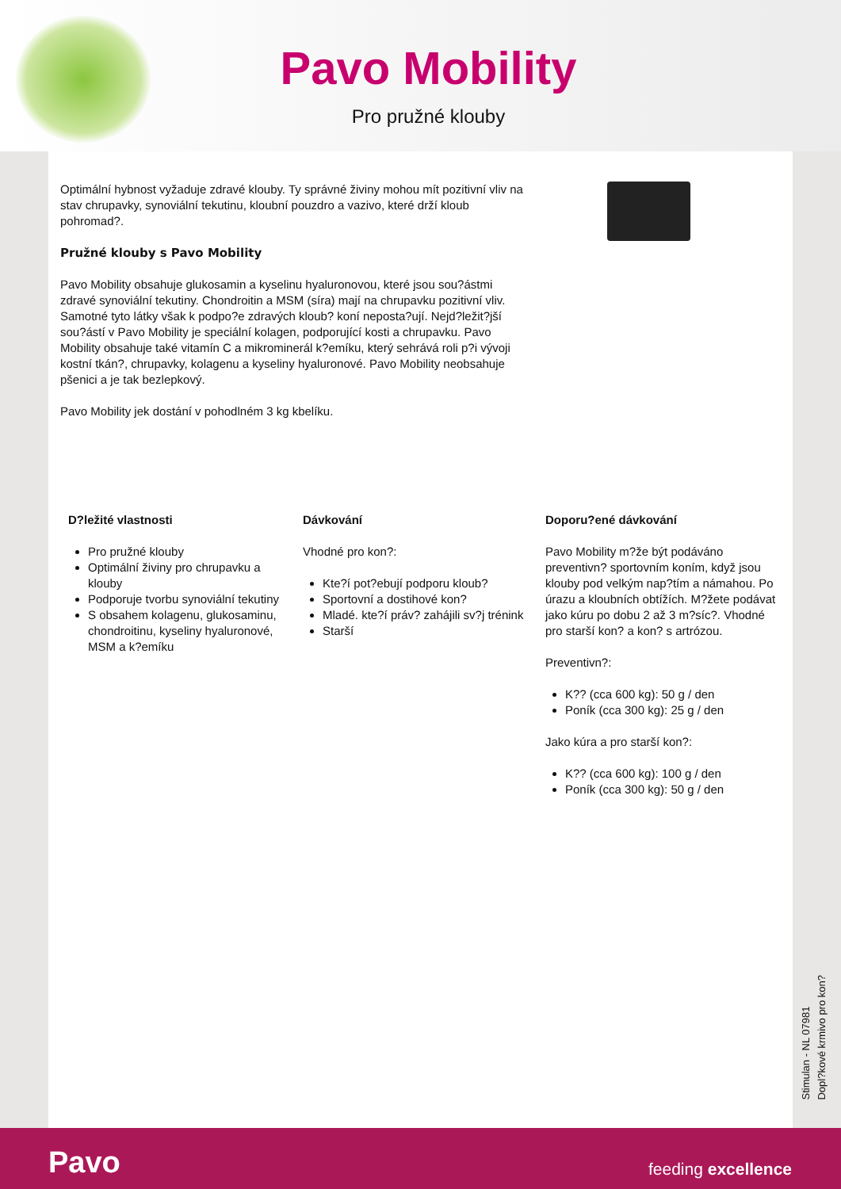Pavo Mobility
Pro pružné klouby
Optimální hybnost vyžaduje zdravé klouby. Ty správné živiny mohou mít pozitivní vliv na stav chrupavky, synoviální tekutinu, kloubní pouzdro a vazivo, které drží kloub pohromad?.
Pružné klouby s Pavo Mobility
Pavo Mobility obsahuje glukosamin a kyselinu hyaluronovou, které jsou sou?ástmi zdravé synoviální tekutiny. Chondroitin a MSM (síra) mají na chrupavku pozitivní vliv. Samotné tyto látky však k podpo?e zdravých kloub? koní neposta?ují. Nejd?ležit?jší sou?ástí v Pavo Mobility je speciální kolagen, podporující kosti a chrupavku. Pavo Mobility obsahuje také vitamín C a mikrominerál k?emíku, který sehrává roli p?i vývoji kostní tkán?, chrupavky, kolagenu a kyseliny hyaluronové. Pavo Mobility neobsahuje pšenici a je tak bezlepkový.
Pavo Mobility jek dostání v pohodlném 3 kg kbelíku.
D?ležité vlastnosti
Pro pružné klouby
Optimální živiny pro chrupavku a klouby
Podporuje tvorbu synoviální tekutiny
S obsahem kolagenu, glukosaminu, chondroitinu, kyseliny hyaluronové, MSM a k?emíku
Dávkování
Vhodné pro kon?:
Kte?í pot?ebují podporu kloub?
Sportovní a dostihové kon?
Mladé. kte?í práv? zahájili sv?j trénink
Starší
Doporu?ené dávkování
Pavo Mobility m?že být podáváno preventivn? sportovním koním, když jsou klouby pod velkým nap?tím a námahou. Po úrazu a kloubních obtížích. M?žete podávat jako kúru po dobu 2 až 3 m?síc?. Vhodné pro starší kon? a kon? s artrózou.
Preventivn?:
K?? (cca 600 kg): 50 g / den
Poník (cca 300 kg): 25 g / den
Jako kúra a pro starší kon?:
K?? (cca 600 kg): 100 g / den
Poník (cca 300 kg): 50 g / den
Stimulan - NL 07981
Dopl?kové krmivo pro kon?
Pavo feeding excellence